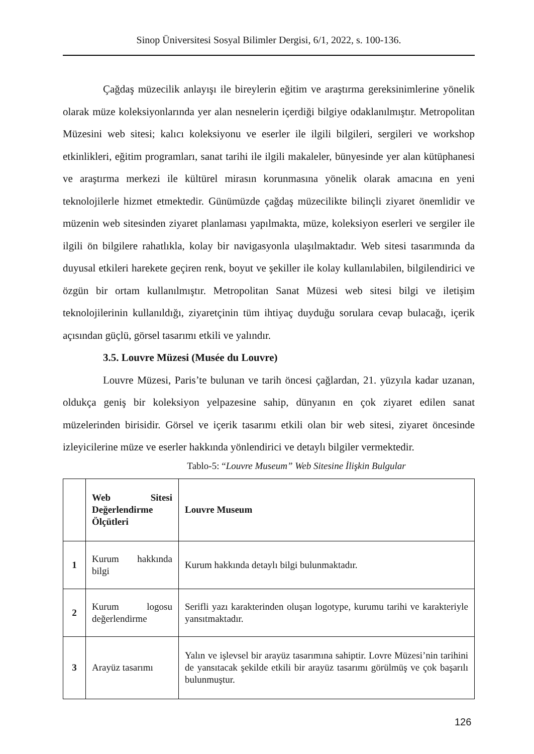Sinop Üniversitesi Sosyal Bilimler Dergisi, 6/1, 2022, s. 100-136.
Çağdaş müzecilik anlayışı ile bireylerin eğitim ve araştırma gereksinimlerine yönelik olarak müze koleksiyonlarında yer alan nesnelerin içerdiği bilgiye odaklanılmıştır. Metropolitan Müzesini web sitesi; kalıcı koleksiyonu ve eserler ile ilgili bilgileri, sergileri ve workshop etkinlikleri, eğitim programları, sanat tarihi ile ilgili makaleler, bünyesinde yer alan kütüphanesi ve araştırma merkezi ile kültürel mirasın korunmasına yönelik olarak amacına en yeni teknolojilerle hizmet etmektedir. Günümüzde çağdaş müzecilikte bilinçli ziyaret önemlidir ve müzenin web sitesinden ziyaret planlaması yapılmakta, müze, koleksiyon eserleri ve sergiler ile ilgili ön bilgilere rahatlıkla, kolay bir navigasyonla ulaşılmaktadır. Web sitesi tasarımında da duyusal etkileri harekete geçiren renk, boyut ve şekiller ile kolay kullanılabilen, bilgilendirici ve özgün bir ortam kullanılmıştır. Metropolitan Sanat Müzesi web sitesi bilgi ve iletişim teknolojilerinin kullanıldığı, ziyaretçinin tüm ihtiyaç duyduğu sorulara cevap bulacağı, içerik açısından güçlü, görsel tasarımı etkili ve yalındır.
3.5. Louvre Müzesi (Musée du Louvre)
Louvre Müzesi, Paris’te bulunan ve tarih öncesi çağlardan, 21. yüzyıla kadar uzanan, oldukça geniş bir koleksiyon yelpazesine sahip, dünyanın en çok ziyaret edilen sanat müzelerinden birisidir. Görsel ve içerik tasarımı etkili olan bir web sitesi, ziyaret öncesinde izleyicilerine müze ve eserler hakkında yönlendirici ve detaylı bilgiler vermektedir.
Tablo-5: “Louvre Museum” Web Sitesine İlişkin Bulgular
| | Web Sitesi Değerlendirme Ölçütleri | Louvre Museum |
| 1 | Kurum hakkında bilgi | Kurum hakkında detaylı bilgi bulunmaktadır. |
| 2 | Kurum logosu değerlendirme | Serifli yazı karakterinden oluşan logotype, kurumu tarihi ve karakteriyle yansıtmaktadır. |
| 3 | Arayüz tasarımı | Yalın ve işlevsel bir arayüz tasarımına sahiptir. Lovre Müzesi’nin tarihini de yansıtacak şekilde etkili bir arayüz tasarımı görülmüş ve çok başarılı bulunmuştur. |
126